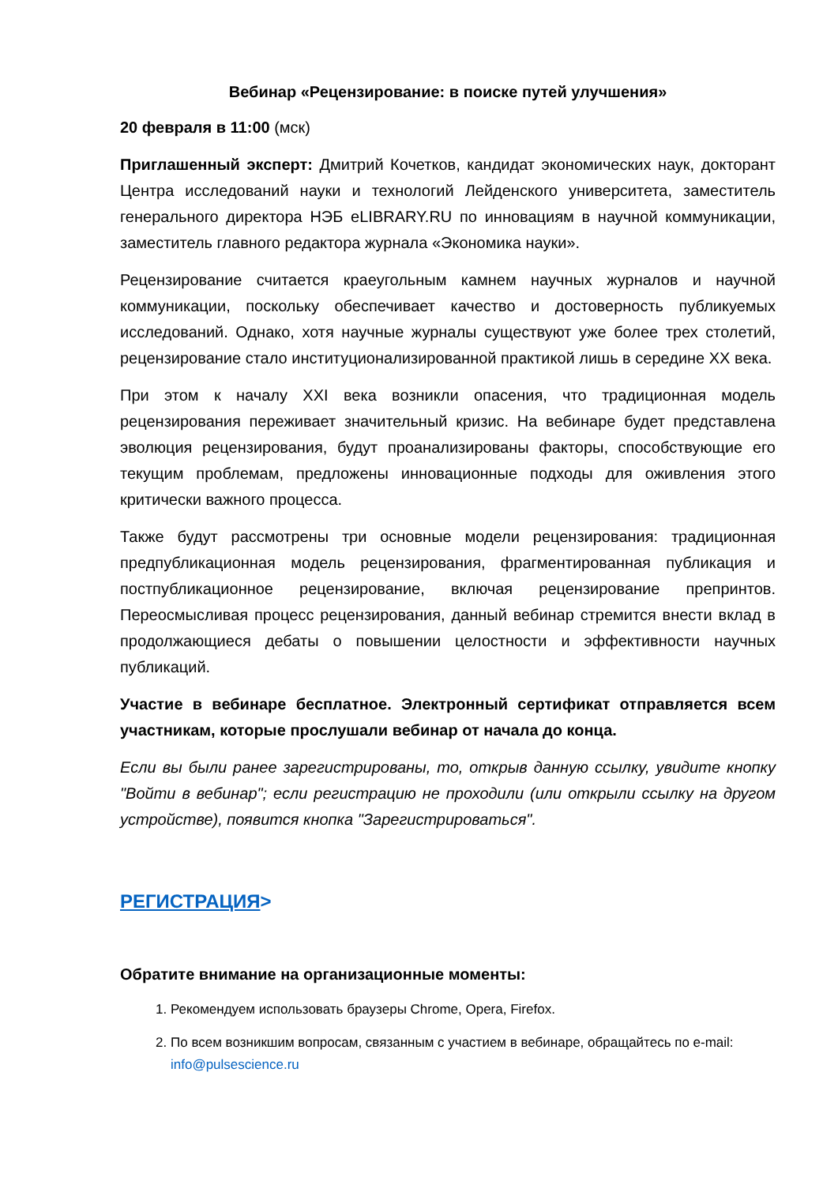Вебинар «Рецензирование: в поиске путей улучшения»
20 февраля в 11:00 (мск)
Приглашенный эксперт: Дмитрий Кочетков, кандидат экономических наук, докторант Центра исследований науки и технологий Лейденского университета, заместитель генерального директора НЭБ eLIBRARY.RU по инновациям в научной коммуникации, заместитель главного редактора журнала «Экономика науки».
Рецензирование считается краеугольным камнем научных журналов и научной коммуникации, поскольку обеспечивает качество и достоверность публикуемых исследований. Однако, хотя научные журналы существуют уже более трех столетий, рецензирование стало институционализированной практикой лишь в середине XX века.
При этом к началу XXI века возникли опасения, что традиционная модель рецензирования переживает значительный кризис. На вебинаре будет представлена эволюция рецензирования, будут проанализированы факторы, способствующие его текущим проблемам, предложены инновационные подходы для оживления этого критически важного процесса.
Также будут рассмотрены три основные модели рецензирования: традиционная предпубликационная модель рецензирования, фрагментированная публикация и постпубликационное рецензирование, включая рецензирование препринтов. Переосмысливая процесс рецензирования, данный вебинар стремится внести вклад в продолжающиеся дебаты о повышении целостности и эффективности научных публикаций.
Участие в вебинаре бесплатное. Электронный сертификат отправляется всем участникам, которые прослушали вебинар от начала до конца.
Если вы были ранее зарегистрированы, то, открыв данную ссылку, увидите кнопку "Войти в вебинар"; если регистрацию не проходили (или открыли ссылку на другом устройстве), появится кнопка "Зарегистрироваться".
РЕГИСТРАЦИЯ>
Обратите внимание на организационные моменты:
1. Рекомендуем использовать браузеры Chrome, Opera, Firefox.
2. По всем возникшим вопросам, связанным с участием в вебинаре, обращайтесь по e-mail: info@pulsescience.ru